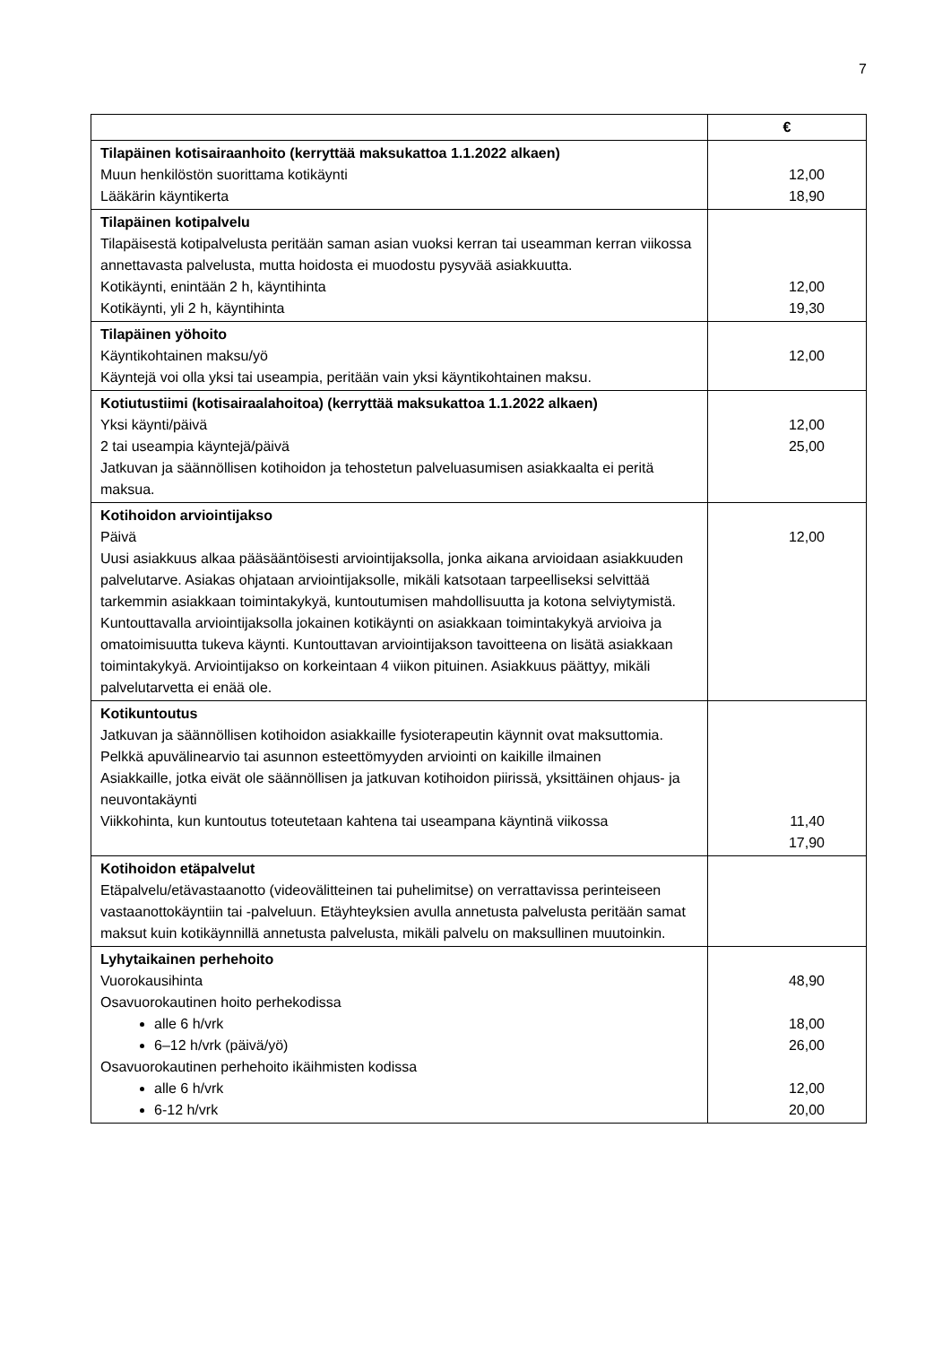7
| | € |
| --- | --- |
| Tilapäinen kotisairaanhoito (kerryttää maksukattoa 1.1.2022 alkaen) Muun henkilöstön suorittama kotikäynti Lääkärin käyntikerta | 12,00 18,90 |
| Tilapäinen kotipalvelu Tilapäisestä kotipalvelusta peritään saman asian vuoksi kerran tai useamman kerran viikossa annettavasta palvelusta, mutta hoidosta ei muodostu pysyvää asiakkuutta. Kotikäynti, enintään 2 h, käyntihinta Kotikäynti, yli 2 h, käyntihinta | 12,00 19,30 |
| Tilapäinen yöhoito Käyntikohtainen maksu/yö Käyntejä voi olla yksi tai useampia, peritään vain yksi käyntikohtainen maksu. | 12,00 |
| Kotiutustiimi (kotisairaalahoitoa) (kerryttää maksukattoa 1.1.2022 alkaen) Yksi käynti/päivä 2 tai useampia käyntejä/päivä Jatkuvan ja säännöllisen kotihoidon ja tehostetun palveluasumisen asiakkaalta ei peritä maksua. | 12,00 25,00 |
| Kotihoidon arviointijakso Päivä Uusi asiakkuus alkaa pääsääntöisesti arviointijaksolla, jonka aikana arvioidaan asiakkuuden palvelutarve. Asiakas ohjataan arviointijaksolle, mikäli katsotaan tarpeelliseksi selvittää tarkemmin asiakkaan toimintakykyä, kuntoutumisen mahdollisuutta ja kotona selviytymistä. Kuntouttavalla arviointijaksolla jokainen kotikäynti on asiakkaan toimintakykyä arvioiva ja omatoimisuutta tukeva käynti. Kuntouttavan arviointijakson tavoitteena on lisätä asiakkaan toimintakykyä. Arviointijakso on korkeintaan 4 viikon pituinen. Asiakkuus päättyy, mikäli palvelutarvetta ei enää ole. | 12,00 |
| Kotikuntoutus Jatkuvan ja säännöllisen kotihoidon asiakkaille fysioterapeutin käynnit ovat maksuttomia. Pelkkä apuvälinearvio tai asunnon esteettömyyden arviointi on kaikille ilmainen Asiakkaille, jotka eivät ole säännöllisen ja jatkuvan kotihoidon piirissä, yksittäinen ohjaus- ja neuvontakäynti Viikkohinta, kun kuntoutus toteutetaan kahtena tai useampana käyntinä viikossa | 11,40 17,90 |
| Kotihoidon etäpalvelut Etäpalvelu/etävastaanotto (videovälitteinen tai puhelimitse) on verrattavissa perinteiseen vastaanottokäyntiin tai -palveluun. Etäyhteyksien avulla annetusta palvelusta peritään samat maksut kuin kotikäynnillä annetusta palvelusta, mikäli palvelu on maksullinen muutoinkin. | |
| Lyhytaikainen perhehoito Vuorokausihinta Osavuorokautinen hoito perhekodissa alle 6 h/vrk 6–12 h/vrk (päivä/yö) Osavuorokautinen perhehoito ikäihmisten kodissa alle 6 h/vrk 6-12 h/vrk | 48,90 18,00 26,00 12,00 20,00 |